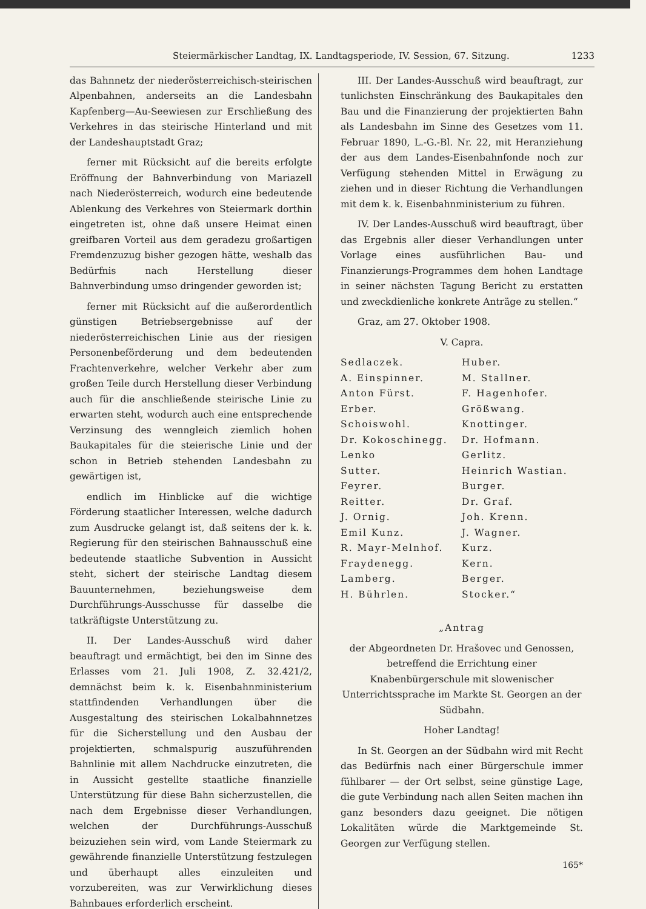Steiermärkischer Landtag, IX. Landtagsperiode, IV. Session, 67. Sitzung. 1233
das Bahnnetz der niederösterreichisch-steirischen Alpenbahnen, anderseits an die Landesbahn Kapfenberg—Au-Seewiesen zur Erschließung des Verkehres in das steirische Hinterland und mit der Landeshauptstadt Graz;
ferner mit Rücksicht auf die bereits erfolgte Eröffnung der Bahnverbindung von Mariazell nach Niederösterreich, wodurch eine bedeutende Ablenkung des Verkehres von Steiermark dorthin eingetreten ist, ohne daß unsere Heimat einen greifbaren Vorteil aus dem geradezu großartigen Fremdenzuzug bisher gezogen hätte, weshalb das Bedürfnis nach Herstellung dieser Bahnverbindung umso dringender geworden ist;
ferner mit Rücksicht auf die außerordentlich günstigen Betriebsergebnisse auf der niederösterreichischen Linie aus der riesigen Personenbeförderung und dem bedeutenden Frachtenverkehre, welcher Verkehr aber zum großen Teile durch Herstellung dieser Verbindung auch für die anschließende steirische Linie zu erwarten steht, wodurch auch eine entsprechende Verzinsung des wenngleich ziemlich hohen Baukapitales für die steierische Linie und der schon in Betrieb stehenden Landesbahn zu gewärtigen ist,
endlich im Hinblicke auf die wichtige Förderung staatlicher Interessen, welche dadurch zum Ausdrucke gelangt ist, daß seitens der k. k. Regierung für den steirischen Bahnausschuß eine bedeutende staatliche Subvention in Aussicht steht, sichert der steirische Landtag diesem Bauunternehmen, beziehungsweise dem Durchführungs-Ausschusse für dasselbe die tatkräftigste Unterstützung zu.
II. Der Landes-Ausschuß wird daher beauftragt und ermächtigt, bei den im Sinne des Erlasses vom 21. Juli 1908, Z. 32.421/2, demnächst beim k. k. Eisenbahnministerium stattfindenden Verhandlungen über die Ausgestaltung des steirischen Lokalbahnnetzes für die Sicherstellung und den Ausbau der projektierten, schmalspurig auszuführenden Bahnlinie mit allem Nachdrucke einzutreten, die in Aussicht gestellte staatliche finanzielle Unterstützung für diese Bahn sicherzustellen, die nach dem Ergebnisse dieser Verhandlungen, welchen der Durchführungs-Ausschuß beizuziehen sein wird, vom Lande Steiermark zu gewährende finanzielle Unterstützung festzulegen und überhaupt alles einzuleiten und vorzubereiten, was zur Verwirklichung dieses Bahnbaues erforderlich erscheint.
III. Der Landes-Ausschuß wird beauftragt, zur tunlichsten Einschränkung des Baukapitales den Bau und die Finanzierung der projektierten Bahn als Landesbahn im Sinne des Gesetzes vom 11. Februar 1890, L.-G.-Bl. Nr. 22, mit Heranziehung der aus dem Landes-Eisenbahnfonde noch zur Verfügung stehenden Mittel in Erwägung zu ziehen und in dieser Richtung die Verhandlungen mit dem k. k. Eisenbahnministerium zu führen.
IV. Der Landes-Ausschuß wird beauftragt, über das Ergebnis aller dieser Verhandlungen unter Vorlage eines ausführlichen Bau- und Finanzierungs-Programmes dem hohen Landtage in seiner nächsten Tagung Bericht zu erstatten und zweckdienliche konkrete Anträge zu stellen.“
Graz, am 27. Oktober 1908.
V. Capra.
Sedlaczek. Huber. A. Einspinner. M. Stallner. Anton Fürst. F. Hagenhofer. Erber. Größwang. Schoiswohl. Knottinger. Dr. Kokoschinegg. Dr. Hofmann. Lenko Gerlitz. Sutter. Heinrich Wastian. Feyrer. Burger. Reitter. Dr. Graf. J. Ornig. Joh. Krenn. Emil Kunz. J. Wagner. R. Mayr-Melnhof. Kurz. Fraydenegg. Kern. Lamberg. Berger. H. Bührlen. Stocker.“
„Antrag
der Abgeordneten Dr. Hrašovec und Genossen, betreffend die Errichtung einer Knabenbürgerschule mit slowenischer Unterrichtssprache im Markte St. Georgen an der Südbahn.
Hoher Landtag!
In St. Georgen an der Südbahn wird mit Recht das Bedürfnis nach einer Bürgerschule immer fühlbarer — der Ort selbst, seine günstige Lage, die gute Verbindung nach allen Seiten machen ihn ganz besonders dazu geeignet. Die nötigen Lokalitäten würde die Marktgemeinde St. Georgen zur Verfügung stellen.
165*